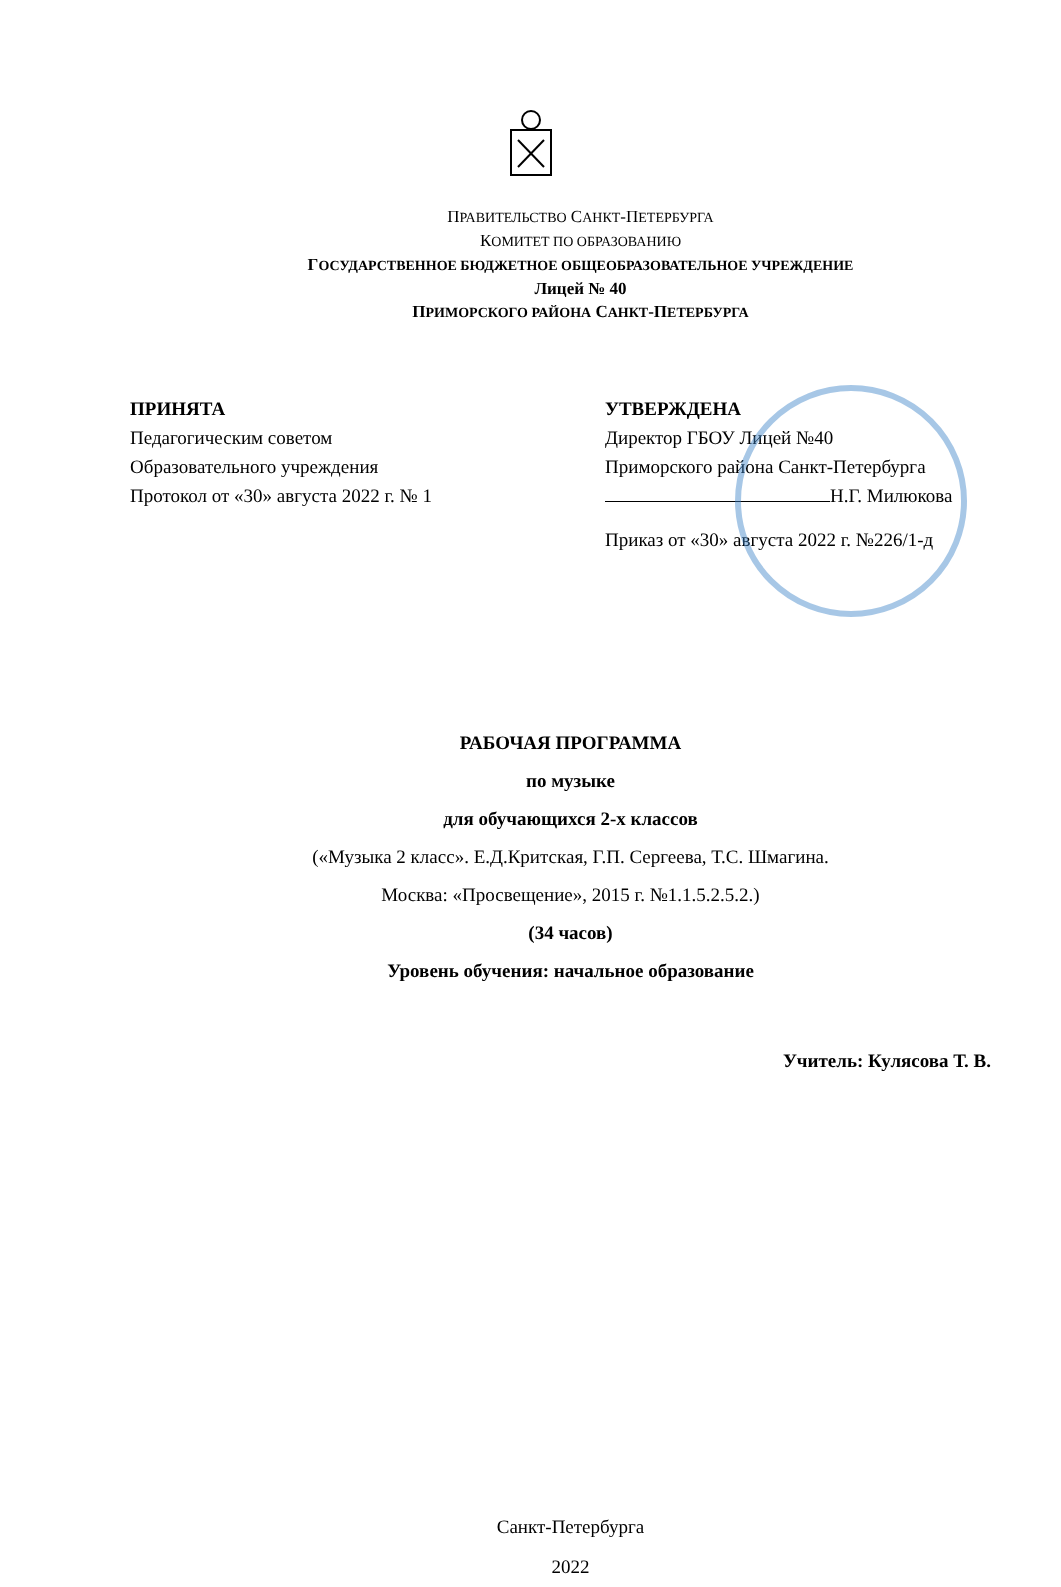ПРАВИТЕЛЬСТВО САНКТ-ПЕТЕРБУРГА
КОМИТЕТ ПО ОБРАЗОВАНИЮ
ГОСУДАРСТВЕННОЕ БЮДЖЕТНОЕ ОБЩЕОБРАЗОВАТЕЛЬНОЕ УЧРЕЖДЕНИЕ
Лицей № 40
ПРИМОРСКОГО РАЙОНА САНКТ-ПЕТЕРБУРГА
ПРИНЯТА
Педагогическим советом
Образовательного учреждения
Протокол от «30» августа 2022 г. № 1
УТВЕРЖДЕНА
Директор ГБОУ Лицей №40
Приморского района Санкт-Петербурга
Н.Г. Милюкова
Приказ от «30» августа 2022 г. №226/1-д
РАБОЧАЯ ПРОГРАММА
по музыке
для обучающихся 2-х классов
(«Музыка 2 класс». Е.Д.Критская, Г.П. Сергеева, Т.С. Шмагина.
Москва: «Просвещение», 2015 г. №1.1.5.2.5.2.)
(34 часов)
Уровень обучения: начальное образование
Учитель: Кулясова Т. В.
Санкт-Петербурга
2022